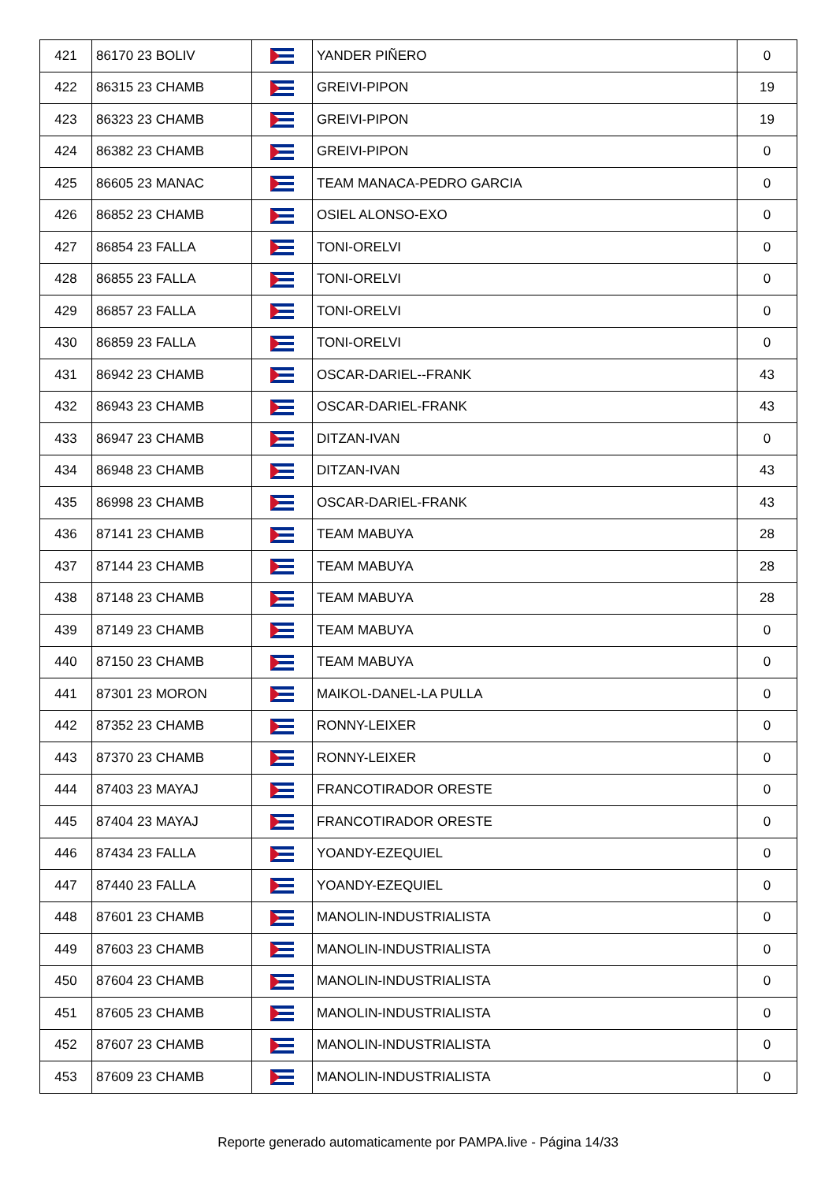| 421 | 86170 23 BOLIV | | YANDER PIÑERO | 0 |
| 422 | 86315 23 CHAMB | | GREIVI-PIPON | 19 |
| 423 | 86323 23 CHAMB | | GREIVI-PIPON | 19 |
| 424 | 86382 23 CHAMB | | GREIVI-PIPON | 0 |
| 425 | 86605 23 MANAC | | TEAM MANACA-PEDRO GARCIA | 0 |
| 426 | 86852 23 CHAMB | | OSIEL ALONSO-EXO | 0 |
| 427 | 86854 23 FALLA | | TONI-ORELVI | 0 |
| 428 | 86855 23 FALLA | | TONI-ORELVI | 0 |
| 429 | 86857 23 FALLA | | TONI-ORELVI | 0 |
| 430 | 86859 23 FALLA | | TONI-ORELVI | 0 |
| 431 | 86942 23 CHAMB | | OSCAR-DARIEL--FRANK | 43 |
| 432 | 86943 23 CHAMB | | OSCAR-DARIEL-FRANK | 43 |
| 433 | 86947 23 CHAMB | | DITZAN-IVAN | 0 |
| 434 | 86948 23 CHAMB | | DITZAN-IVAN | 43 |
| 435 | 86998 23 CHAMB | | OSCAR-DARIEL-FRANK | 43 |
| 436 | 87141 23 CHAMB | | TEAM MABUYA | 28 |
| 437 | 87144 23 CHAMB | | TEAM MABUYA | 28 |
| 438 | 87148 23 CHAMB | | TEAM MABUYA | 28 |
| 439 | 87149 23 CHAMB | | TEAM MABUYA | 0 |
| 440 | 87150 23 CHAMB | | TEAM MABUYA | 0 |
| 441 | 87301 23 MORON | | MAIKOL-DANEL-LA PULLA | 0 |
| 442 | 87352 23 CHAMB | | RONNY-LEIXER | 0 |
| 443 | 87370 23 CHAMB | | RONNY-LEIXER | 0 |
| 444 | 87403 23 MAYAJ | | FRANCOTIRADOR ORESTE | 0 |
| 445 | 87404 23 MAYAJ | | FRANCOTIRADOR ORESTE | 0 |
| 446 | 87434 23 FALLA | | YOANDY-EZEQUIEL | 0 |
| 447 | 87440 23 FALLA | | YOANDY-EZEQUIEL | 0 |
| 448 | 87601 23 CHAMB | | MANOLIN-INDUSTRIALISTA | 0 |
| 449 | 87603 23 CHAMB | | MANOLIN-INDUSTRIALISTA | 0 |
| 450 | 87604 23 CHAMB | | MANOLIN-INDUSTRIALISTA | 0 |
| 451 | 87605 23 CHAMB | | MANOLIN-INDUSTRIALISTA | 0 |
| 452 | 87607 23 CHAMB | | MANOLIN-INDUSTRIALISTA | 0 |
| 453 | 87609 23 CHAMB | | MANOLIN-INDUSTRIALISTA | 0 |
Reporte generado automaticamente por PAMPA.live - Página 14/33